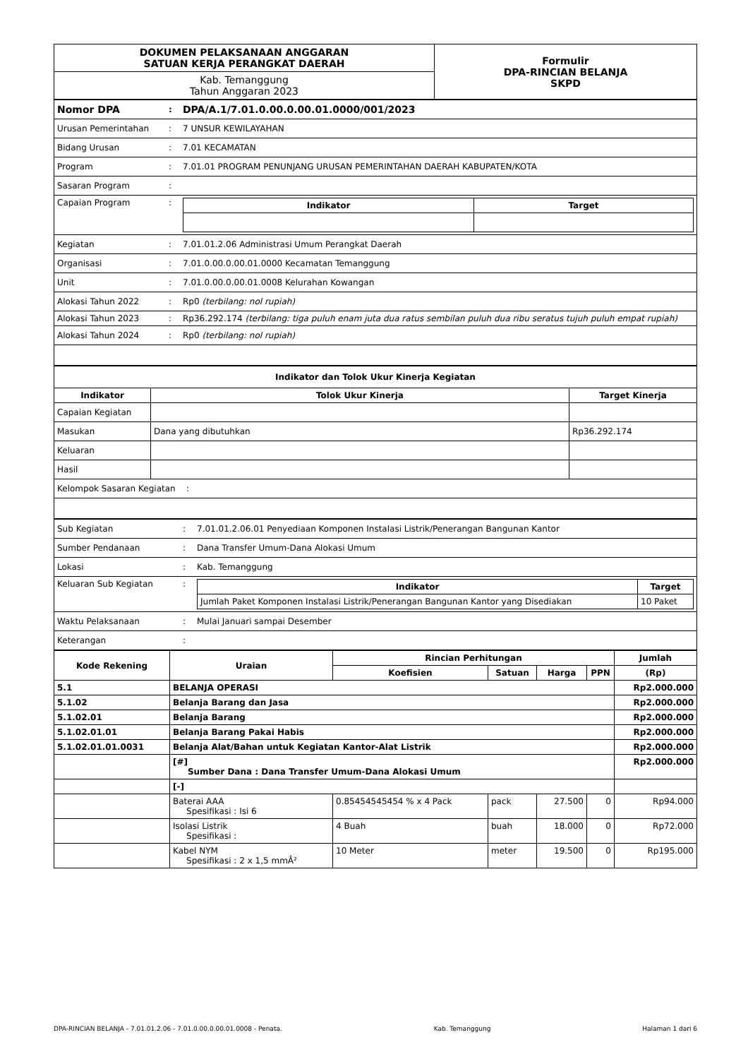| DOKUMEN PELAKSANAAN ANGGARAN SATUAN KERJA PERANGKAT DAERAH | Formulir DPA-RINCIAN BELANJA SKPD |
| Kab. Temanggung Tahun Anggaran 2023 | |
| Nomor DPA | : | DPA/A.1/7.01.0.00.0.00.01.0000/001/2023 |
| Urusan Pemerintahan | : | 7 UNSUR KEWILAYAHAN |
| Bidang Urusan | : | 7.01 KECAMATAN |
| Program | : | 7.01.01 PROGRAM PENUNJANG URUSAN PEMERINTAHAN DAERAH KABUPATEN/KOTA |
| Sasaran Program | : | |
| Capaian Program | : | / Indikator / Target / / --- / --- / |
| Kegiatan | : | 7.01.01.2.06 Administrasi Umum Perangkat Daerah |
| Organisasi | : | 7.01.0.00.0.00.01.0000 Kecamatan Temanggung |
| Unit | : | 7.01.0.00.0.00.01.0008 Kelurahan Kowangan |
| Alokasi Tahun 2022 | : | Rp0 (terbilang: nol rupiah) |
| Alokasi Tahun 2023 | : | Rp36.292.174 (terbilang: tiga puluh enam juta dua ratus sembilan puluh dua ribu seratus tujuh puluh empat rupiah) |
| Alokasi Tahun 2024 | : | Rp0 (terbilang: nol rupiah) |
| Indikator dan Tolok Ukur Kinerja Kegiatan | | |
| --- | --- | --- |
| Indikator | Tolok Ukur Kinerja | Target Kinerja |
| Capaian Kegiatan | | |
| Masukan | Dana yang dibutuhkan | Rp36.292.174 |
| Keluaran | | |
| Hasil | | |
| Kelompok Sasaran Kegiatan : | | |
| Sub Kegiatan | : | 7.01.01.2.06.01 Penyediaan Komponen Instalasi Listrik/Penerangan Bangunan Kantor |
| Sumber Pendanaan | : | Dana Transfer Umum-Dana Alokasi Umum |
| Lokasi | : | Kab. Temanggung |
| Keluaran Sub Kegiatan | : | / Indikator / Target / / --- / --- / / Jumlah Paket Komponen Instalasi Listrik/Penerangan Bangunan Kantor yang Disediakan / 10 Paket / |
| Waktu Pelaksanaan | : | Mulai Januari sampai Desember |
| Keterangan | : | |
| Kode Rekening | Uraian | Rincian Perhitungan | | | | Jumlah |
| --- | --- | --- | --- | --- | --- | --- |
| | | Koefisien | Satuan | Harga | PPN | (Rp) |
| 5.1 | BELANJA OPERASI | | | | | Rp2.000.000 |
| 5.1.02 | Belanja Barang dan Jasa | | | | | Rp2.000.000 |
| 5.1.02.01 | Belanja Barang | | | | | Rp2.000.000 |
| 5.1.02.01.01 | Belanja Barang Pakai Habis | | | | | Rp2.000.000 |
| 5.1.02.01.01.0031 | Belanja Alat/Bahan untuk Kegiatan Kantor-Alat Listrik | | | | | Rp2.000.000 |
| | [#] Sumber Dana : Dana Transfer Umum-Dana Alokasi Umum | | | | | Rp2.000.000 |
| | [-] | | | | | |
| | Baterai AAA Spesifikasi : Isi 6 | 0.85454545454 % x 4 Pack | pack | 27.500 | 0 | Rp94.000 |
| | Isolasi Listrik Spesifikasi : | 4 Buah | buah | 18.000 | 0 | Rp72.000 |
| | Kabel NYM Spesifikasi : 2 x 1,5 mmÂ² | 10 Meter | meter | 19.500 | 0 | Rp195.000 |
DPA-RINCIAN BELANJA - 7.01.01.2.06 - 7.01.0.00.0.00.01.0008 - Penata. Kab. Temanggung Halaman 1 dari 6